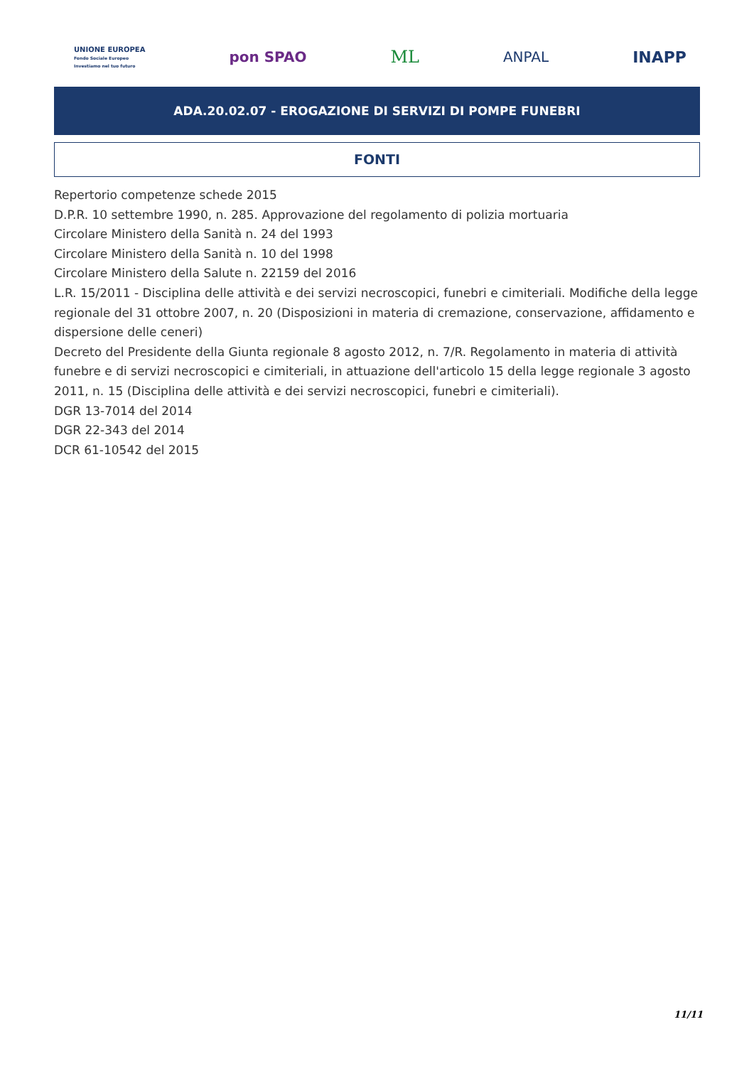UNIONE EUROPEA
Fondo Sociale Europeo
Investiamo nel tuo futuro
pon SPAO
ML
ANPAL INAPP
ADA.20.02.07 - EROGAZIONE DI SERVIZI DI POMPE FUNEBRI
FONTI
Repertorio competenze schede 2015
D.P.R. 10 settembre 1990, n. 285. Approvazione del regolamento di polizia mortuaria
Circolare Ministero della Sanità n. 24 del 1993
Circolare Ministero della Sanità n. 10 del 1998
Circolare Ministero della Salute n. 22159 del 2016
L.R. 15/2011 - Disciplina delle attività e dei servizi necroscopici, funebri e cimiteriali. Modifiche della legge regionale del 31 ottobre 2007, n. 20 (Disposizioni in materia di cremazione, conservazione, affidamento e dispersione delle ceneri)
Decreto del Presidente della Giunta regionale 8 agosto 2012, n. 7/R. Regolamento in materia di attività funebre e di servizi necroscopici e cimiteriali, in attuazione dell'articolo 15 della legge regionale 3 agosto 2011, n. 15 (Disciplina delle attività e dei servizi necroscopici, funebri e cimiteriali).
DGR 13-7014 del 2014
DGR 22-343 del 2014
DCR 61-10542 del 2015
11/11